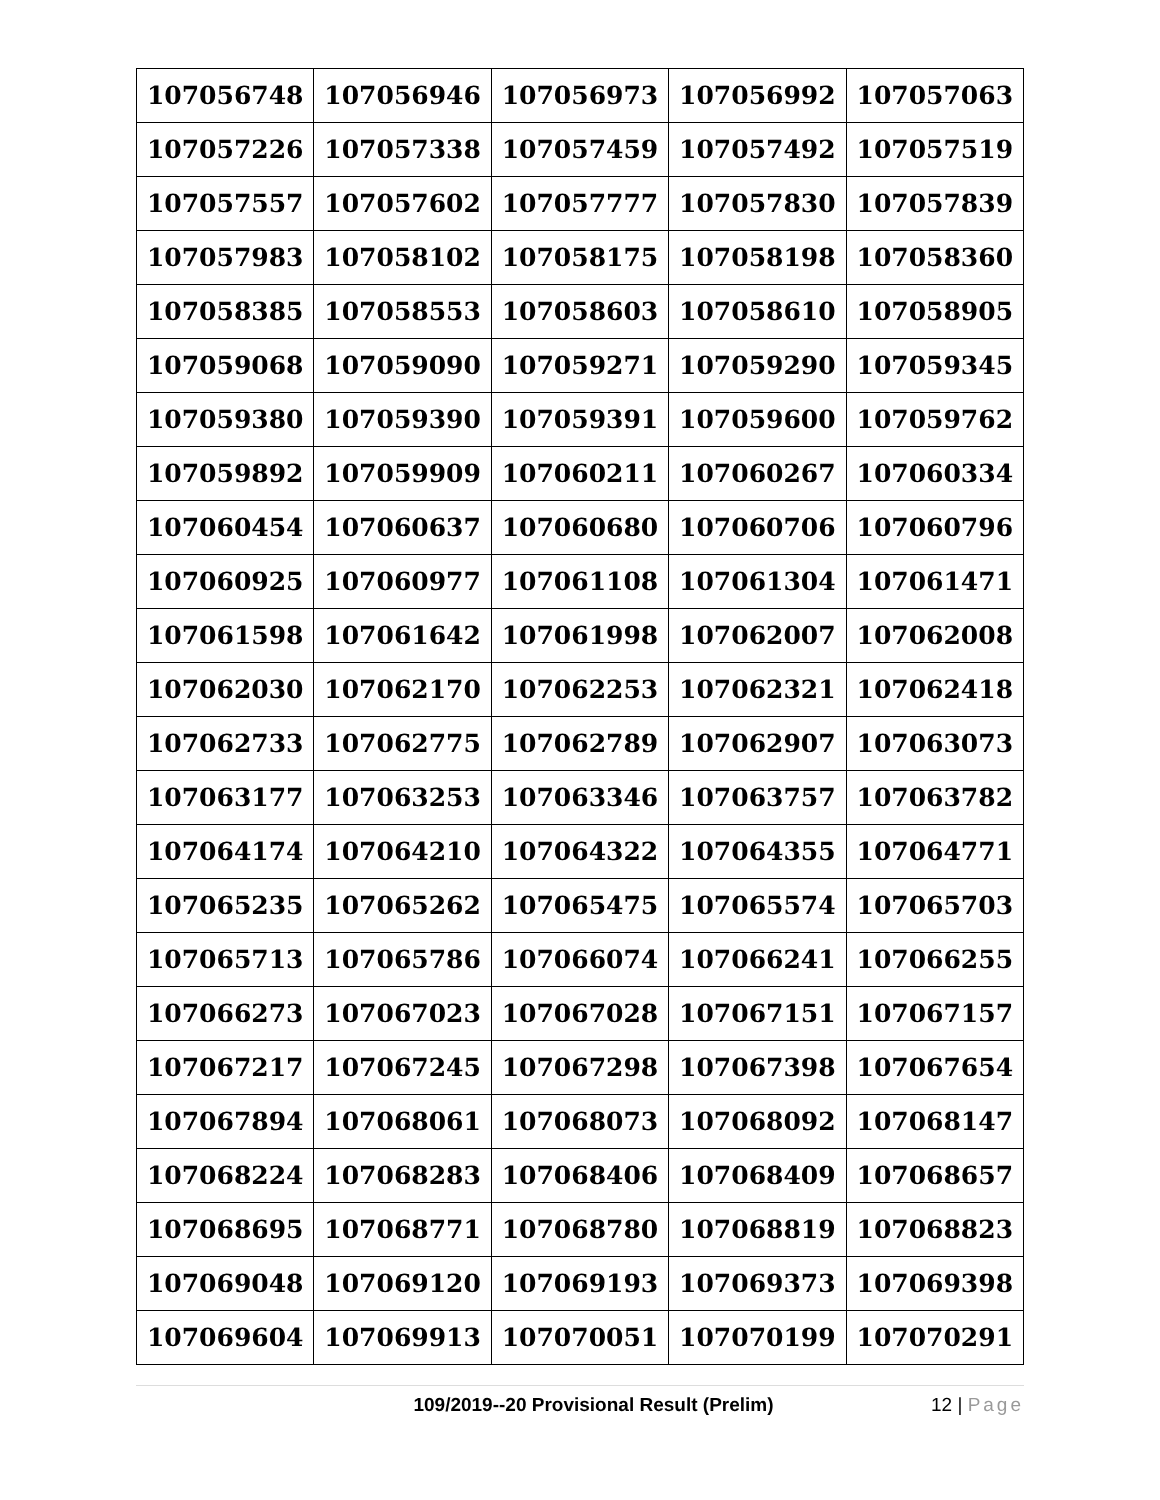| 107056748 | 107056946 | 107056973 | 107056992 | 107057063 |
| 107057226 | 107057338 | 107057459 | 107057492 | 107057519 |
| 107057557 | 107057602 | 107057777 | 107057830 | 107057839 |
| 107057983 | 107058102 | 107058175 | 107058198 | 107058360 |
| 107058385 | 107058553 | 107058603 | 107058610 | 107058905 |
| 107059068 | 107059090 | 107059271 | 107059290 | 107059345 |
| 107059380 | 107059390 | 107059391 | 107059600 | 107059762 |
| 107059892 | 107059909 | 107060211 | 107060267 | 107060334 |
| 107060454 | 107060637 | 107060680 | 107060706 | 107060796 |
| 107060925 | 107060977 | 107061108 | 107061304 | 107061471 |
| 107061598 | 107061642 | 107061998 | 107062007 | 107062008 |
| 107062030 | 107062170 | 107062253 | 107062321 | 107062418 |
| 107062733 | 107062775 | 107062789 | 107062907 | 107063073 |
| 107063177 | 107063253 | 107063346 | 107063757 | 107063782 |
| 107064174 | 107064210 | 107064322 | 107064355 | 107064771 |
| 107065235 | 107065262 | 107065475 | 107065574 | 107065703 |
| 107065713 | 107065786 | 107066074 | 107066241 | 107066255 |
| 107066273 | 107067023 | 107067028 | 107067151 | 107067157 |
| 107067217 | 107067245 | 107067298 | 107067398 | 107067654 |
| 107067894 | 107068061 | 107068073 | 107068092 | 107068147 |
| 107068224 | 107068283 | 107068406 | 107068409 | 107068657 |
| 107068695 | 107068771 | 107068780 | 107068819 | 107068823 |
| 107069048 | 107069120 | 107069193 | 107069373 | 107069398 |
| 107069604 | 107069913 | 107070051 | 107070199 | 107070291 |
109/2019--20 Provisional Result (Prelim) 12 | Page